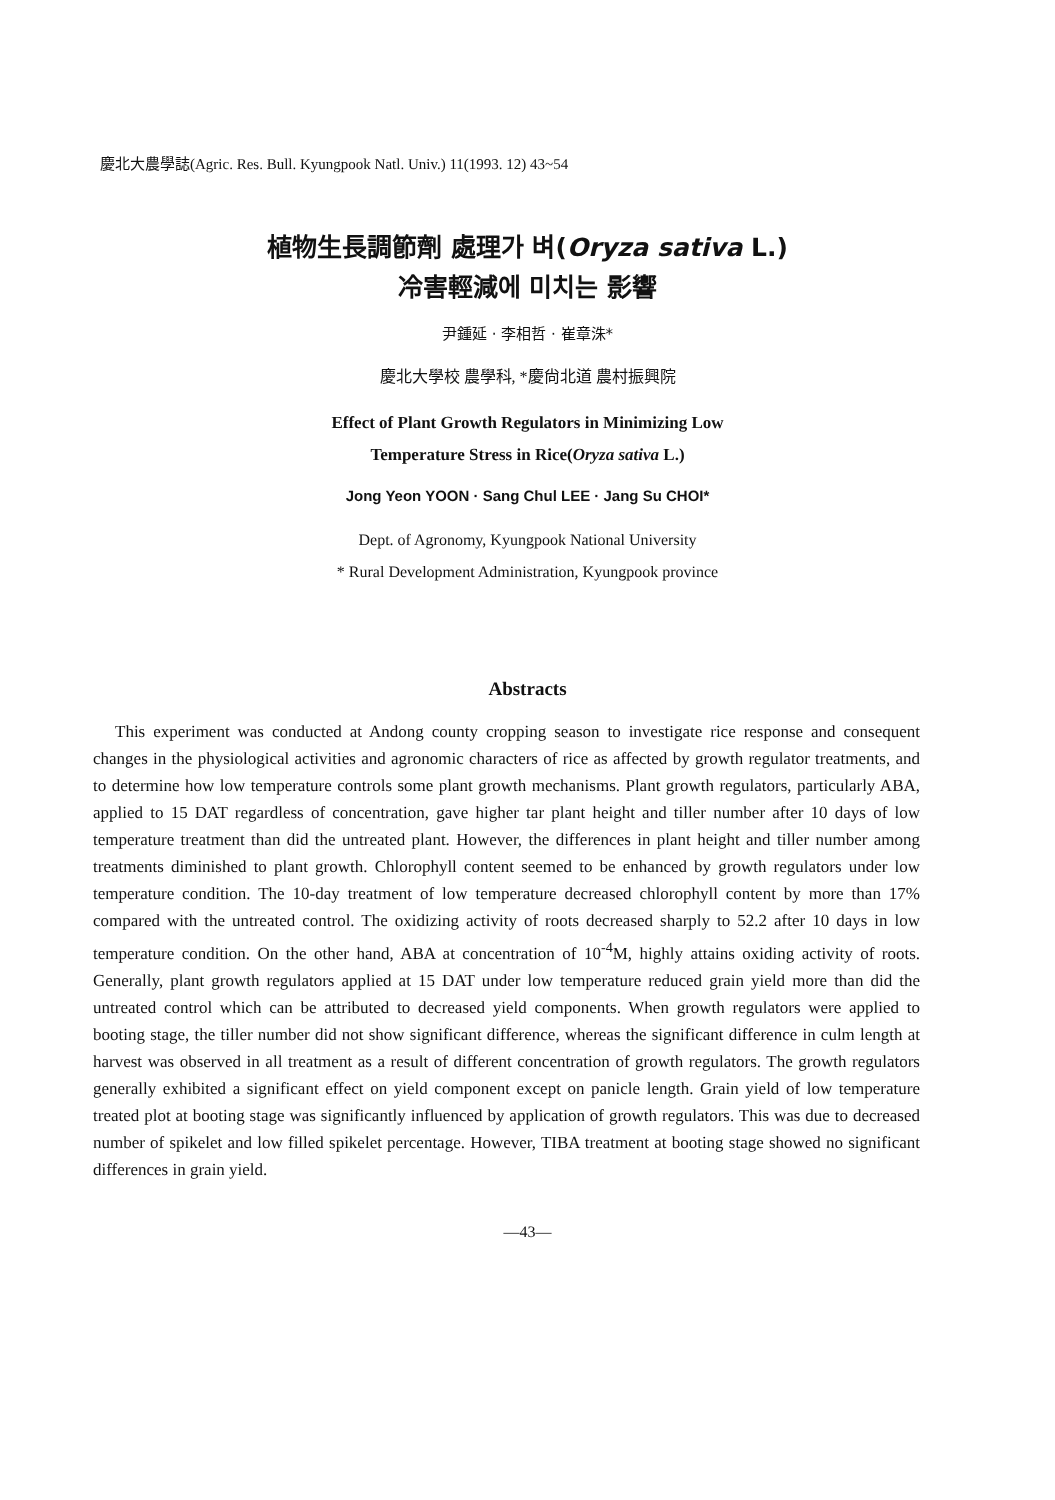慶北大農學誌(Agric. Res. Bull. Kyungpook Natl. Univ.) 11(1993. 12) 43~54
植物生長調節劑 處理가 벼(Oryza sativa L.)
冷害輕減에 미치는 影響
尹鍾延 · 李相哲 · 崔章洙*
慶北大學校 農學科, *慶尙北道 農村振興院
Effect of Plant Growth Regulators in Minimizing Low
Temperature Stress in Rice(Oryza sativa L.)
Jong Yeon YOON · Sang Chul LEE · Jang Su CHOI*
Dept. of Agronomy, Kyungpook National University
* Rural Development Administration, Kyungpook province
Abstracts
This experiment was conducted at Andong county cropping season to investigate rice response and consequent changes in the physiological activities and agronomic characters of rice as affected by growth regulator treatments, and to determine how low temperature controls some plant growth mechanisms. Plant growth regulators, particularly ABA, applied to 15 DAT regardless of concentration, gave higher tar plant height and tiller number after 10 days of low temperature treatment than did the untreated plant. However, the differences in plant height and tiller number among treatments diminished to plant growth. Chlorophyll content seemed to be enhanced by growth regulators under low temperature condition. The 10-day treatment of low temperature decreased chlorophyll content by more than 17% compared with the untreated control. The oxidizing activity of roots decreased sharply to 52.2 after 10 days in low temperature condition. On the other hand, ABA at concentration of 10<sup>-4</sup>M, highly attains oxiding activity of roots. Generally, plant growth regulators applied at 15 DAT under low temperature reduced grain yield more than did the untreated control which can be attributed to decreased yield components. When growth regulators were applied to booting stage, the tiller number did not show significant difference, whereas the significant difference in culm length at harvest was observed in all treatment as a result of different concentration of growth regulators. The growth regulators generally exhibited a significant effect on yield component except on panicle length. Grain yield of low temperature treated plot at booting stage was significantly influenced by application of growth regulators. This was due to decreased number of spikelet and low filled spikelet percentage. However, TIBA treatment at booting stage showed no significant differences in grain yield.
—43—